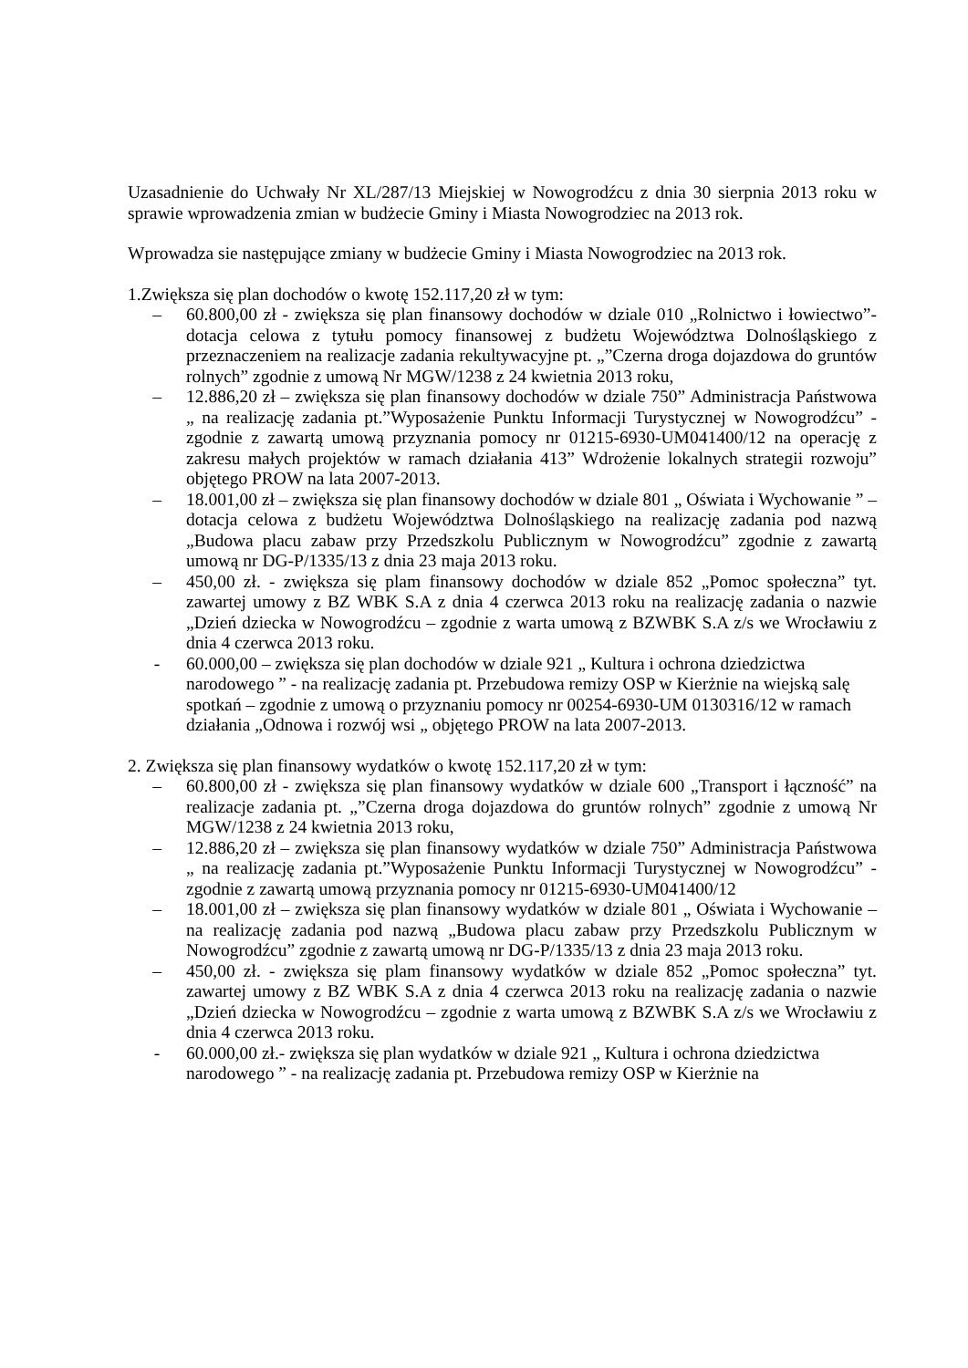Uzasadnienie do Uchwały Nr XL/287/13 Miejskiej w Nowogrodźcu z dnia 30 sierpnia 2013 roku w sprawie wprowadzenia zmian w budżecie Gminy i Miasta Nowogrodziec na 2013 rok.
Wprowadza sie następujące zmiany w budżecie Gminy i Miasta Nowogrodziec na 2013 rok.
1.Zwiększa się plan dochodów o kwotę 152.117,20 zł w tym:
– 60.800,00 zł - zwiększa się plan finansowy dochodów w dziale 010 „Rolnictwo i łowiectwo”- dotacja celowa z tytułu pomocy finansowej z budżetu Województwa Dolnośląskiego z przeznaczeniem na realizacje zadania rekultywacyjne pt. „”Czerna droga dojazdowa do gruntów rolnych” zgodnie z umową Nr MGW/1238 z 24 kwietnia 2013 roku,
– 12.886,20 zł – zwiększa się plan finansowy dochodów w dziale 750” Administracja Państwowa „ na realizację zadania pt.”Wyposażenie Punktu Informacji Turystycznej w Nowogrodźcu” - zgodnie z zawartą umową przyznania pomocy nr 01215-6930-UM041400/12 na operację z zakresu małych projektów w ramach działania 413” Wdrożenie lokalnych strategii rozwoju” objętego PROW na lata 2007-2013.
– 18.001,00 zł – zwiększa się plan finansowy dochodów w dziale 801 „ Oświata i Wychowanie ” – dotacja celowa z budżetu Województwa Dolnośląskiego na realizację zadania pod nazwą „Budowa placu zabaw przy Przedszkolu Publicznym w Nowogrodźcu” zgodnie z zawartą umową nr DG-P/1335/13 z dnia 23 maja 2013 roku.
– 450,00 zł. - zwiększa się plam finansowy dochodów w dziale 852 „Pomoc społeczna” tyt. zawartej umowy z BZ WBK S.A z dnia 4 czerwca 2013 roku na realizację zadania o nazwie „Dzień dziecka w Nowogrodźcu – zgodnie z warta umową z BZWBK S.A z/s we Wrocławiu z dnia 4 czerwca 2013 roku.
- 60.000,00 – zwiększa się plan dochodów w dziale 921 „ Kultura i ochrona dziedzictwa narodowego ” - na realizację zadania pt. Przebudowa remizy OSP w Kierżnie na wiejską salę spotkań – zgodnie z umową o przyznaniu pomocy nr 00254-6930-UM 0130316/12 w ramach działania „Odnowa i rozwój wsi „ objętego PROW na lata 2007-2013.
2. Zwiększa się plan finansowy wydatków o kwotę 152.117,20 zł w tym:
– 60.800,00 zł - zwiększa się plan finansowy wydatków w dziale 600 „Transport i łączność” na realizacje zadania pt. „”Czerna droga dojazdowa do gruntów rolnych” zgodnie z umową Nr MGW/1238 z 24 kwietnia 2013 roku,
– 12.886,20 zł – zwiększa się plan finansowy wydatków w dziale 750” Administracja Państwowa „ na realizację zadania pt.”Wyposażenie Punktu Informacji Turystycznej w Nowogrodźcu” - zgodnie z zawartą umową przyznania pomocy nr 01215-6930-UM041400/12
– 18.001,00 zł – zwiększa się plan finansowy wydatków w dziale 801 „ Oświata i Wychowanie – na realizację zadania pod nazwą „Budowa placu zabaw przy Przedszkolu Publicznym w Nowogrodźcu” zgodnie z zawartą umową nr DG-P/1335/13 z dnia 23 maja 2013 roku.
– 450,00 zł. - zwiększa się plam finansowy wydatków w dziale 852 „Pomoc społeczna” tyt. zawartej umowy z BZ WBK S.A z dnia 4 czerwca 2013 roku na realizację zadania o nazwie „Dzień dziecka w Nowogrodźcu – zgodnie z warta umową z BZWBK S.A z/s we Wrocławiu z dnia 4 czerwca 2013 roku.
- 60.000,00 zł.- zwiększa się plan wydatków w dziale 921 „ Kultura i ochrona dziedzictwa narodowego ” - na realizację zadania pt. Przebudowa remizy OSP w Kierżnie na